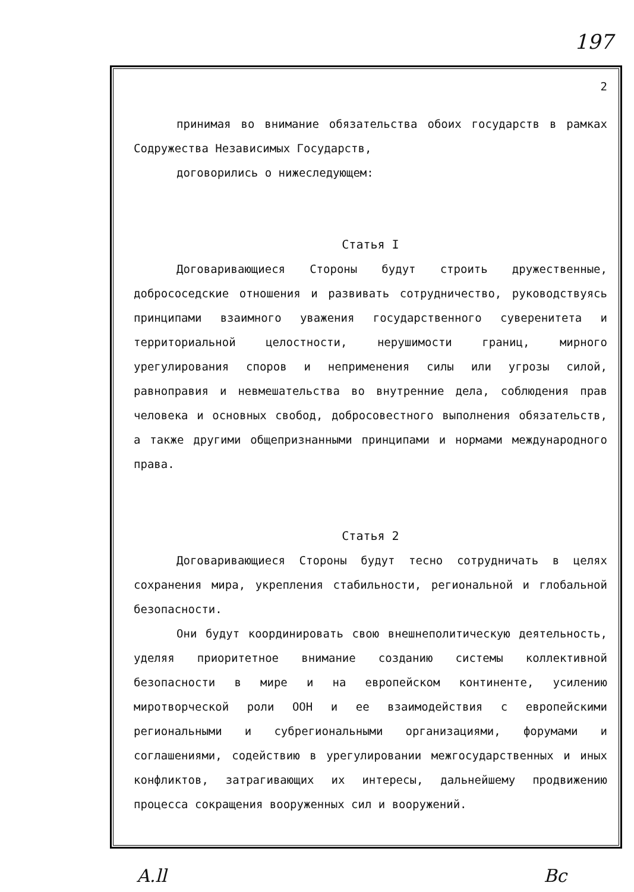197
2
принимая во внимание обязательства обоих государств в рамках Содружества Независимых Государств,
договорились о нижеследующем:
Статья I
Договаривающиеся Стороны будут строить дружественные, добрососедские отношения и развивать сотрудничество, руководствуясь принципами взаимного уважения государственного суверенитета и территориальной целостности, нерушимости границ, мирного урегулирования споров и неприменения силы или угрозы силой, равноправия и невмешательства во внутренние дела, соблюдения прав человека и основных свобод, добросовестного выполнения обязательств, а также другими общепризнанными принципами и нормами международного права.
Статья 2
Договаривающиеся Стороны будут тесно сотрудничать в целях сохранения мира, укрепления стабильности, региональной и глобальной безопасности.
Они будут координировать свою внешнеполитическую деятельность, уделяя приоритетное внимание созданию системы коллективной безопасности в мире и на европейском континенте, усилению миротворческой роли ООН и ее взаимодействия с европейскими региональными и субрегиональными организациями, форумами и соглашениями, содействию в урегулировании межгосударственных и иных конфликтов, затрагивающих их интересы, дальнейшему продвижению процесса сокращения вооруженных сил и вооружений.
A.ll Bc